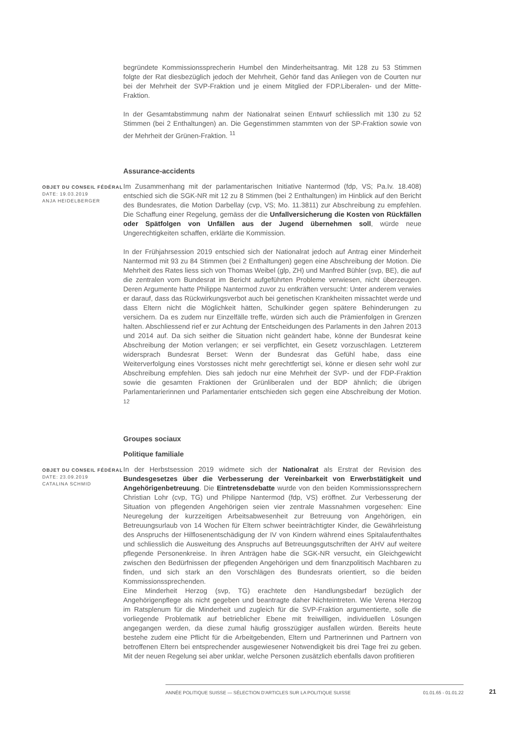begründete Kommissionssprecherin Humbel den Minderheitsantrag. Mit 128 zu 53 Stimmen folgte der Rat diesbezüglich jedoch der Mehrheit, Gehör fand das Anliegen von de Courten nur bei der Mehrheit der SVP-Fraktion und je einem Mitglied der FDP.Liberalen- und der Mitte-Fraktion.
In der Gesamtabstimmung nahm der Nationalrat seinen Entwurf schliesslich mit 130 zu 52 Stimmen (bei 2 Enthaltungen) an. Die Gegenstimmen stammten von der SP-Fraktion sowie von der Mehrheit der Grünen-Fraktion. <sup>11</sup>
Assurance-accidents
OBJET DU CONSEIL FÉDÉRAL
DATE: 19.03.2019
ANJA HEIDELBERGER
Im Zusammenhang mit der parlamentarischen Initiative Nantermod (fdp, VS; Pa.Iv. 18.408) entschied sich die SGK-NR mit 12 zu 8 Stimmen (bei 2 Enthaltungen) im Hinblick auf den Bericht des Bundesrates, die Motion Darbellay (cvp, VS; Mo. 11.3811) zur Abschreibung zu empfehlen. Die Schaffung einer Regelung, gemäss der die Unfallversicherung die Kosten von Rückfällen oder Spätfolgen von Unfällen aus der Jugend übernehmen soll, würde neue Ungerechtigkeiten schaffen, erklärte die Kommission.
In der Frühjahrsession 2019 entschied sich der Nationalrat jedoch auf Antrag einer Minderheit Nantermod mit 93 zu 84 Stimmen (bei 2 Enthaltungen) gegen eine Abschreibung der Motion. Die Mehrheit des Rates liess sich von Thomas Weibel (glp, ZH) und Manfred Bühler (svp, BE), die auf die zentralen vom Bundesrat im Bericht aufgeführten Probleme verwiesen, nicht überzeugen. Deren Argumente hatte Philippe Nantermod zuvor zu entkräften versucht: Unter anderem verwies er darauf, dass das Rückwirkungsverbot auch bei genetischen Krankheiten missachtet werde und dass Eltern nicht die Möglichkeit hätten, Schulkinder gegen spätere Behinderungen zu versichern. Da es zudem nur Einzelfälle treffe, würden sich auch die Prämienfolgen in Grenzen halten. Abschliessend rief er zur Achtung der Entscheidungen des Parlaments in den Jahren 2013 und 2014 auf. Da sich seither die Situation nicht geändert habe, könne der Bundesrat keine Abschreibung der Motion verlangen; er sei verpflichtet, ein Gesetz vorzuschlagen. Letzterem widersprach Bundesrat Berset: Wenn der Bundesrat das Gefühl habe, dass eine Weiterverfolgung eines Vorstosses nicht mehr gerechtfertigt sei, könne er diesen sehr wohl zur Abschreibung empfehlen. Dies sah jedoch nur eine Mehrheit der SVP- und der FDP-Fraktion sowie die gesamten Fraktionen der Grünliberalen und der BDP ähnlich; die übrigen Parlamentarierinnen und Parlamentarier entschieden sich gegen eine Abschreibung der Motion. <sup>12</sup>
Groupes sociaux
Politique familiale
OBJET DU CONSEIL FÉDÉRAL
DATE: 23.09.2019
CATALINA SCHMID
In der Herbstsession 2019 widmete sich der Nationalrat als Erstrat der Revision des Bundesgesetzes über die Verbesserung der Vereinbarkeit von Erwerbstätigkeit und Angehörigenbetreuung. Die Eintretensdebatte wurde von den beiden Kommissionssprechern Christian Lohr (cvp, TG) und Philippe Nantermod (fdp, VS) eröffnet. Zur Verbesserung der Situation von pflegenden Angehörigen seien vier zentrale Massnahmen vorgesehen: Eine Neuregelung der kurzzeitigen Arbeitsabwesenheit zur Betreuung von Angehörigen, ein Betreuungsurlaub von 14 Wochen für Eltern schwer beeinträchtigter Kinder, die Gewährleistung des Anspruchs der Hilflosenentschädigung der IV von Kindern während eines Spitalaufenthaltes und schliesslich die Ausweitung des Anspruchs auf Betreuungsgutschriften der AHV auf weitere pflegende Personenkreise. In ihren Anträgen habe die SGK-NR versucht, ein Gleichgewicht zwischen den Bedürfnissen der pflegenden Angehörigen und dem finanzpolitisch Machbaren zu finden, und sich stark an den Vorschlägen des Bundesrats orientiert, so die beiden Kommissionssprechenden.
Eine Minderheit Herzog (svp, TG) erachtete den Handlungsbedarf bezüglich der Angehörigenpflege als nicht gegeben und beantragte daher Nichteintreten. Wie Verena Herzog im Ratsplenum für die Minderheit und zugleich für die SVP-Fraktion argumentierte, solle die vorliegende Problematik auf betrieblicher Ebene mit freiwilligen, individuellen Lösungen angegangen werden, da diese zumal häufig grosszügiger ausfallen würden. Bereits heute bestehe zudem eine Pflicht für die Arbeitgebenden, Eltern und Partnerinnen und Partnern von betroffenen Eltern bei entsprechender ausgewiesener Notwendigkeit bis drei Tage frei zu geben. Mit der neuen Regelung sei aber unklar, welche Personen zusätzlich ebenfalls davon profitieren
ANNÉE POLITIQUE SUISSE — SÉLECTION D'ARTICLES SUR LA POLITIQUE SUISSE 01.01.65 - 01.01.22
21